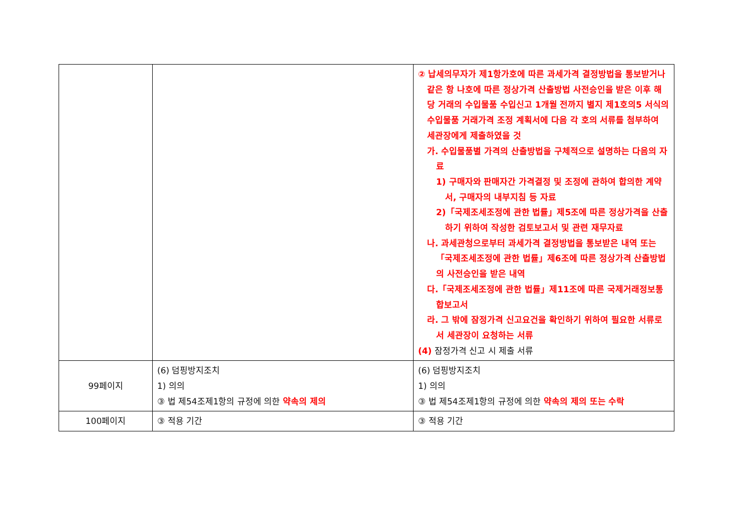| | | ② 납세의무자가 제1항가호에 따른 과세가격 결정방법을 통보받거나 같은 항 나호에 따른 정상가격 산출방법 사전승인을 받은 이후 해당 거래의 수입물품 수입신고 1개월 전까지 별지 제1호의5 서식의 수입물품 거래가격 조정 계획서에 다음 각 호의 서류를 첨부하여 세관장에게 제출하였을 것 가. 수입물품별 가격의 산출방법을 구체적으로 설명하는 다음의 자료 1) 구매자와 판매자간 가격결정 및 조정에 관하여 합의한 계약서, 구매자의 내부지침 등 자료 2)「국제조세조정에 관한 법률」제5조에 따른 정상가격을 산출하기 위하여 작성한 검토보고서 및 관련 재무자료 나. 과세관청으로부터 과세가격 결정방법을 통보받은 내역 또는「국제조세조정에 관한 법률」제6조에 따른 정상가격 산출방법의 사전승인을 받은 내역 다.「국제조세조정에 관한 법률」제11조에 따른 국제거래정보통합보고서 라. 그 밖에 잠정가격 신고요건을 확인하기 위하여 필요한 서류로서 세관장이 요청하는 서류 (4) 잠정가격 신고 시 제출 서류 |
| 99페이지 | (6) 덤핑방지조치 1) 의의 ③ 법 제54조제1항의 규정에 의한 약속의 제의 | (6) 덤핑방지조치 1) 의의 ③ 법 제54조제1항의 규정에 의한 약속의 제의 또는 수락 |
| 100페이지 | ③ 적용 기간 | ③ 적용 기간 |